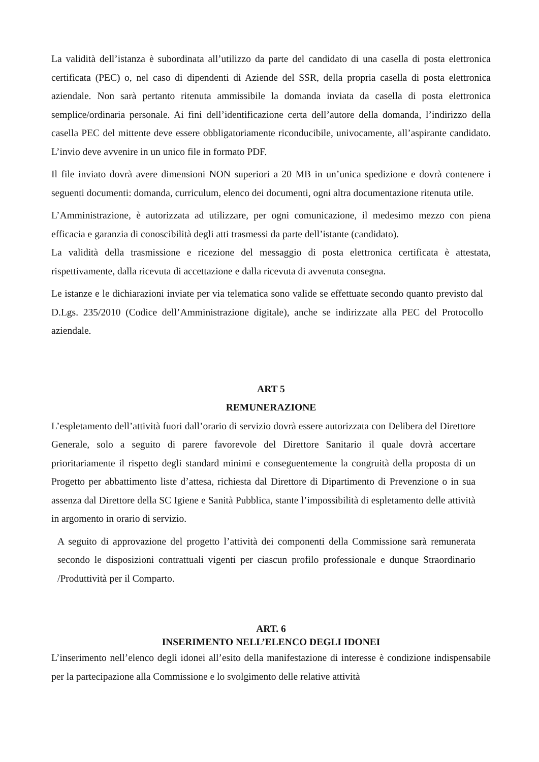La validità dell’istanza è subordinata all’utilizzo da parte del candidato di una casella di posta elettronica certificata (PEC) o, nel caso di dipendenti di Aziende del SSR, della propria casella di posta elettronica aziendale. Non sarà pertanto ritenuta ammissibile la domanda inviata da casella di posta elettronica semplice/ordinaria personale. Ai fini dell’identificazione certa dell’autore della domanda, l’indirizzo della casella PEC del mittente deve essere obbligatoriamente riconducibile, univocamente, all’aspirante candidato. L’invio deve avvenire in un unico file in formato PDF.
Il file inviato dovrà avere dimensioni NON superiori a 20 MB in un’unica spedizione e dovrà contenere i seguenti documenti: domanda, curriculum, elenco dei documenti, ogni altra documentazione ritenuta utile.
L’Amministrazione, è autorizzata ad utilizzare, per ogni comunicazione, il medesimo mezzo con piena efficacia e garanzia di conoscibilità degli atti trasmessi da parte dell’istante (candidato).
La validità della trasmissione e ricezione del messaggio di posta elettronica certificata è attestata, rispettivamente, dalla ricevuta di accettazione e dalla ricevuta di avvenuta consegna.
Le istanze e le dichiarazioni inviate per via telematica sono valide se effettuate secondo quanto previsto dal D.Lgs. 235/2010 (Codice dell’Amministrazione digitale), anche se indirizzate alla PEC del Protocollo aziendale.
ART 5
REMUNERAZIONE
L’espletamento dell’attività fuori dall’orario di servizio dovrà essere autorizzata con Delibera del Direttore Generale, solo a seguito di parere favorevole del Direttore Sanitario il quale dovrà accertare prioritariamente il rispetto degli standard minimi e conseguentemente la congruità della proposta di un Progetto per abbattimento liste d’attesa, richiesta dal Direttore di Dipartimento di Prevenzione o in sua assenza dal Direttore della SC Igiene e Sanità Pubblica, stante l’impossibilità di espletamento delle attività in argomento in orario di servizio.
A seguito di approvazione del progetto l’attività dei componenti della Commissione sarà remunerata secondo le disposizioni contrattuali vigenti per ciascun profilo professionale e dunque Straordinario /Produttività per il Comparto.
ART. 6
INSERIMENTO NELL’ELENCO DEGLI IDONEI
L’inserimento nell’elenco degli idonei all’esito della manifestazione di interesse è condizione indispensabile per la partecipazione alla Commissione e lo svolgimento delle relative attività